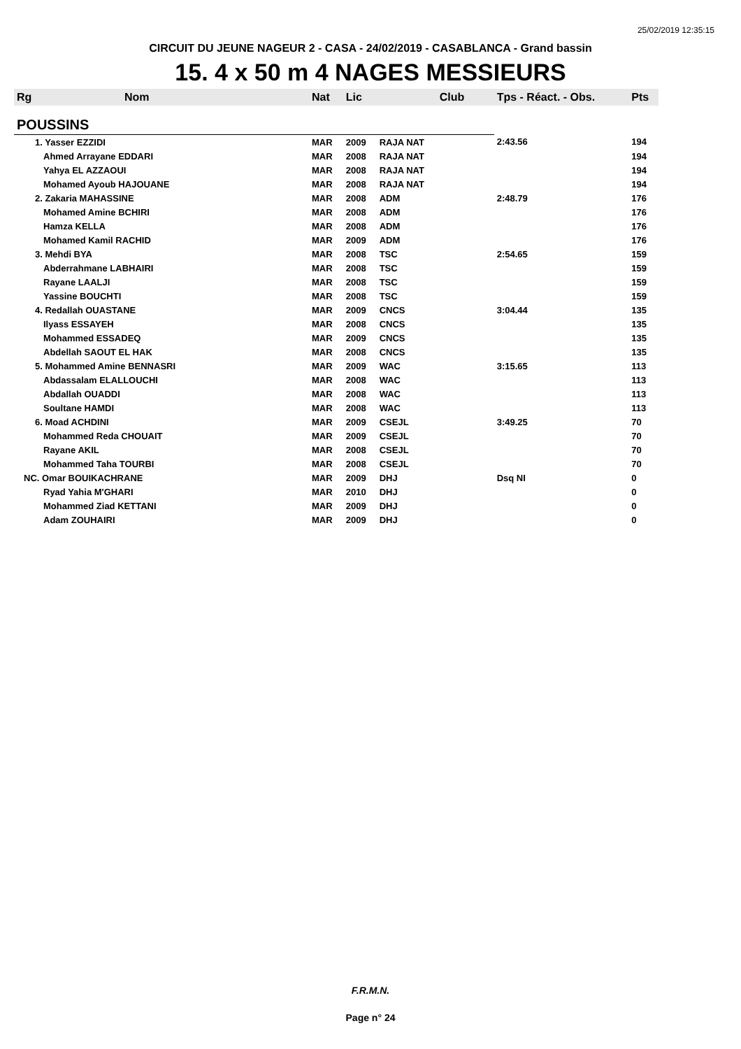25/02/2019 12:35:15
CIRCUIT DU JEUNE NAGEUR 2 - CASA - 24/02/2019 - CASABLANCA - Grand bassin
15. 4 x 50 m 4 NAGES MESSIEURS
| Rg | Nom | Nat | Lic | Club | Tps - Réact. - Obs. | Pts |
| --- | --- | --- | --- | --- | --- | --- |
| POUSSINS | | | | | | |
| 1. Yasser EZZIDI | | MAR | 2009 | RAJA NAT | 2:43.56 | 194 |
| | Ahmed Arrayane EDDARI | MAR | 2008 | RAJA NAT | | 194 |
| | Yahya EL AZZAOUI | MAR | 2008 | RAJA NAT | | 194 |
| | Mohamed Ayoub HAJOUANE | MAR | 2008 | RAJA NAT | | 194 |
| 2. Zakaria MAHASSINE | | MAR | 2008 | ADM | 2:48.79 | 176 |
| | Mohamed Amine BCHIRI | MAR | 2008 | ADM | | 176 |
| | Hamza KELLA | MAR | 2008 | ADM | | 176 |
| | Mohamed Kamil RACHID | MAR | 2009 | ADM | | 176 |
| 3. Mehdi BYA | | MAR | 2008 | TSC | 2:54.65 | 159 |
| | Abderrahmane LABHAIRI | MAR | 2008 | TSC | | 159 |
| | Rayane LAALJI | MAR | 2008 | TSC | | 159 |
| | Yassine BOUCHTI | MAR | 2008 | TSC | | 159 |
| 4. Redallah OUASTANE | | MAR | 2009 | CNCS | 3:04.44 | 135 |
| | Ilyass ESSAYEH | MAR | 2008 | CNCS | | 135 |
| | Mohammed ESSADEQ | MAR | 2009 | CNCS | | 135 |
| | Abdellah SAOUT EL HAK | MAR | 2008 | CNCS | | 135 |
| 5. Mohammed Amine BENNASRI | | MAR | 2009 | WAC | 3:15.65 | 113 |
| | Abdassalam ELALLOUCHI | MAR | 2008 | WAC | | 113 |
| | Abdallah OUADDI | MAR | 2008 | WAC | | 113 |
| | Soultane HAMDI | MAR | 2008 | WAC | | 113 |
| 6. Moad ACHDINI | | MAR | 2009 | CSEJL | 3:49.25 | 70 |
| | Mohammed Reda CHOUAIT | MAR | 2009 | CSEJL | | 70 |
| | Rayane AKIL | MAR | 2008 | CSEJL | | 70 |
| | Mohammed Taha TOURBI | MAR | 2008 | CSEJL | | 70 |
| NC. Omar BOUIKACHRANE | | MAR | 2009 | DHJ | Dsq NI | 0 |
| | Ryad Yahia M'GHARI | MAR | 2010 | DHJ | | 0 |
| | Mohammed Ziad KETTANI | MAR | 2009 | DHJ | | 0 |
| | Adam ZOUHAIRI | MAR | 2009 | DHJ | | 0 |
F.R.M.N.
Page n° 24